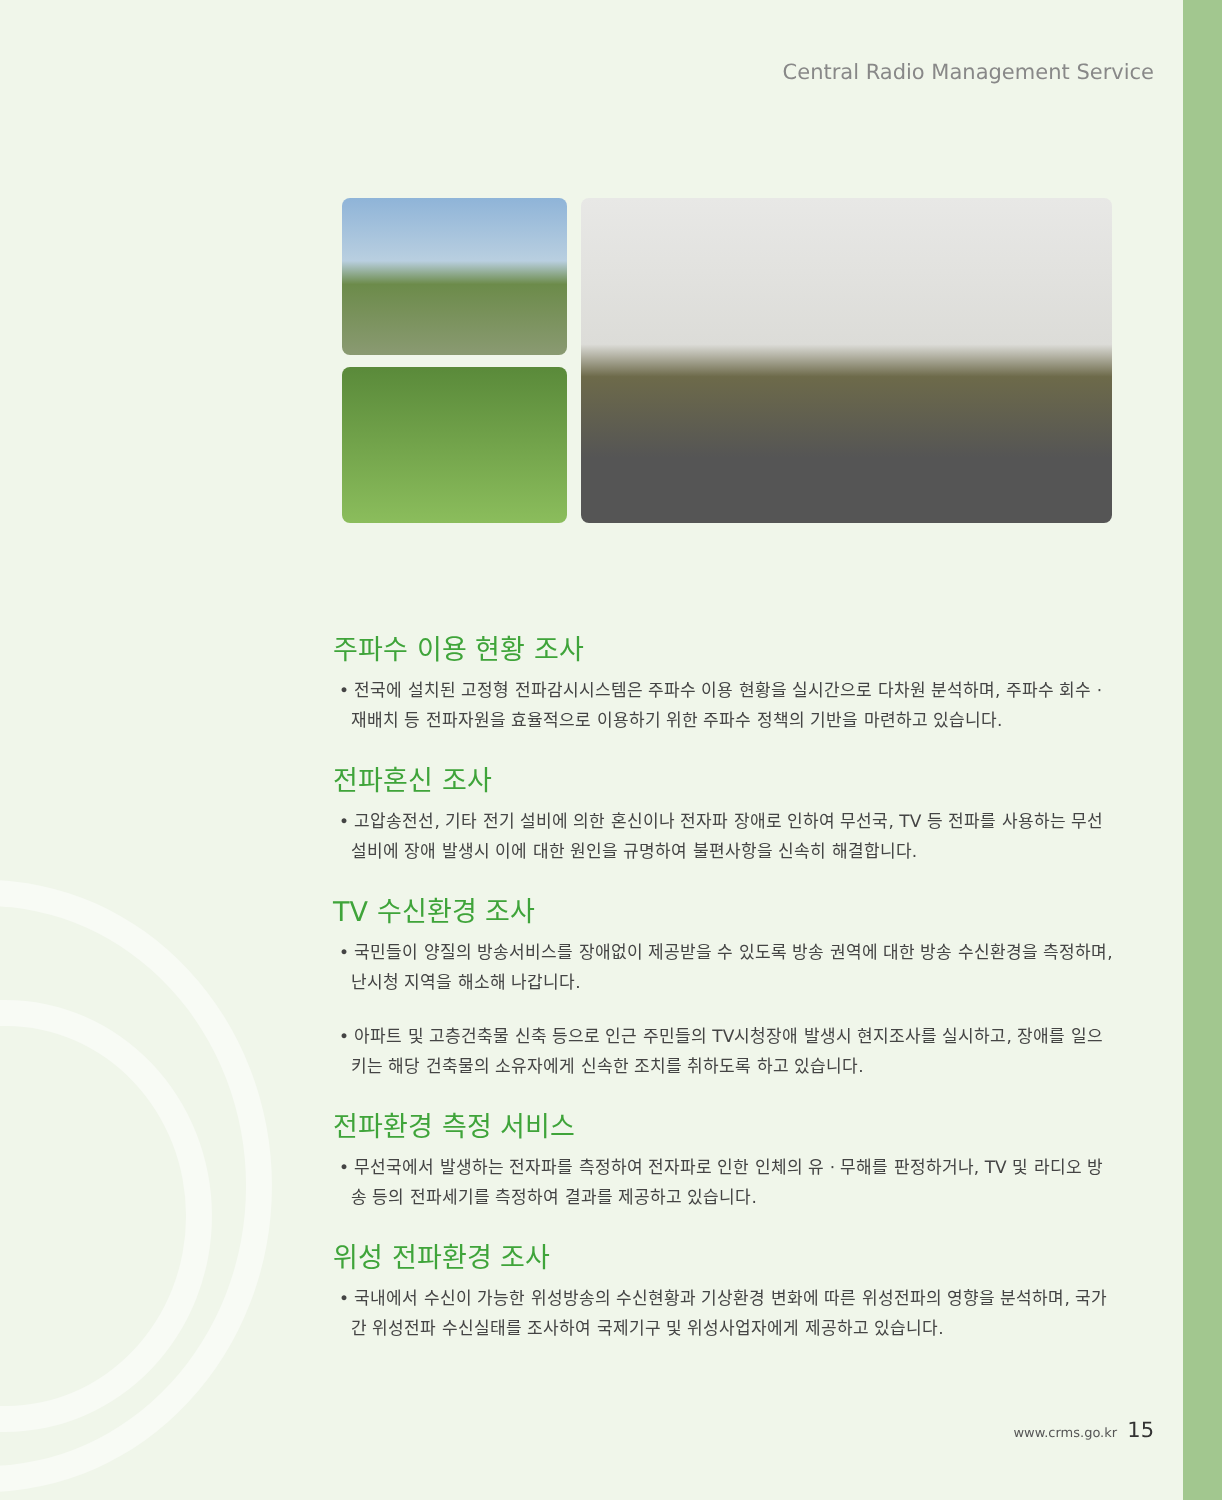Central Radio Management Service
주파수 이용 현황 조사
• 전국에 설치된 고정형 전파감시시스템은 주파수 이용 현황을 실시간으로 다차원 분석하며, 주파수 회수 · 재배치 등 전파자원을 효율적으로 이용하기 위한 주파수 정책의 기반을 마련하고 있습니다.
전파혼신 조사
• 고압송전선, 기타 전기 설비에 의한 혼신이나 전자파 장애로 인하여 무선국, TV 등 전파를 사용하는 무선설비에 장애 발생시 이에 대한 원인을 규명하여 불편사항을 신속히 해결합니다.
TV 수신환경 조사
• 국민들이 양질의 방송서비스를 장애없이 제공받을 수 있도록 방송 권역에 대한 방송 수신환경을 측정하며, 난시청 지역을 해소해 나갑니다.
• 아파트 및 고층건축물 신축 등으로 인근 주민들의 TV시청장애 발생시 현지조사를 실시하고, 장애를 일으키는 해당 건축물의 소유자에게 신속한 조치를 취하도록 하고 있습니다.
전파환경 측정 서비스
• 무선국에서 발생하는 전자파를 측정하여 전자파로 인한 인체의 유 · 무해를 판정하거나, TV 및 라디오 방송 등의 전파세기를 측정하여 결과를 제공하고 있습니다.
위성 전파환경 조사
• 국내에서 수신이 가능한 위성방송의 수신현황과 기상환경 변화에 따른 위성전파의 영향을 분석하며, 국가간 위성전파 수신실태를 조사하여 국제기구 및 위성사업자에게 제공하고 있습니다.
www.crms.go.kr 15